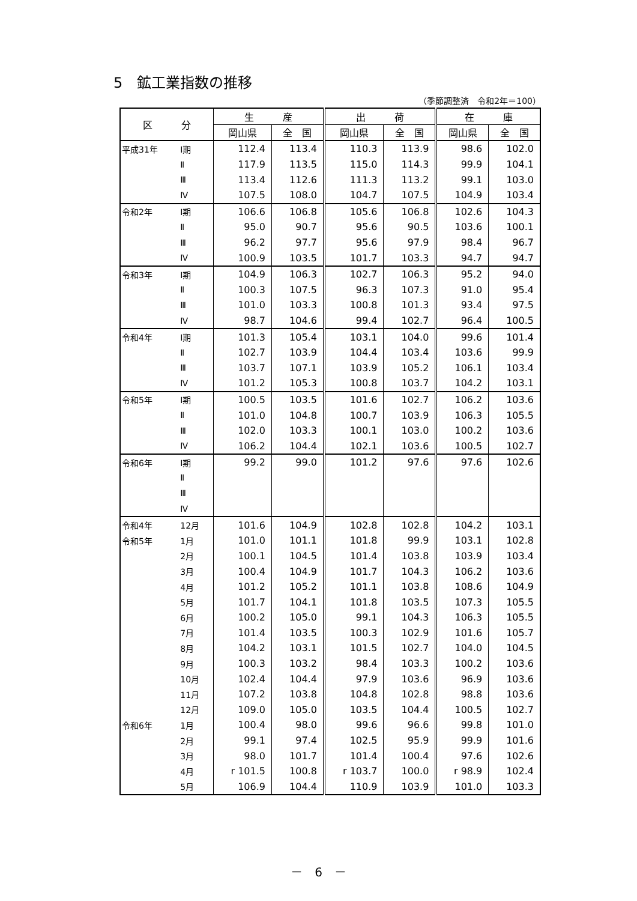5　鉱工業指数の推移
（季節調整済　令和2年＝100）
| 区 分 | | 生 産 | | 出 荷 | | 在 庫 | |
| --- | --- | --- | --- | --- | --- | --- | --- |
| | | 岡山県 | 全 国 | 岡山県 | 全 国 | 岡山県 | 全 国 |
| 平成31年 | Ⅰ期 | 112.4 | 113.4 | 110.3 | 113.9 | 98.6 | 102.0 |
| | Ⅱ | 117.9 | 113.5 | 115.0 | 114.3 | 99.9 | 104.1 |
| | Ⅲ | 113.4 | 112.6 | 111.3 | 113.2 | 99.1 | 103.0 |
| | Ⅳ | 107.5 | 108.0 | 104.7 | 107.5 | 104.9 | 103.4 |
| 令和2年 | Ⅰ期 | 106.6 | 106.8 | 105.6 | 106.8 | 102.6 | 104.3 |
| | Ⅱ | 95.0 | 90.7 | 95.6 | 90.5 | 103.6 | 100.1 |
| | Ⅲ | 96.2 | 97.7 | 95.6 | 97.9 | 98.4 | 96.7 |
| | Ⅳ | 100.9 | 103.5 | 101.7 | 103.3 | 94.7 | 94.7 |
| 令和3年 | Ⅰ期 | 104.9 | 106.3 | 102.7 | 106.3 | 95.2 | 94.0 |
| | Ⅱ | 100.3 | 107.5 | 96.3 | 107.3 | 91.0 | 95.4 |
| | Ⅲ | 101.0 | 103.3 | 100.8 | 101.3 | 93.4 | 97.5 |
| | Ⅳ | 98.7 | 104.6 | 99.4 | 102.7 | 96.4 | 100.5 |
| 令和4年 | Ⅰ期 | 101.3 | 105.4 | 103.1 | 104.0 | 99.6 | 101.4 |
| | Ⅱ | 102.7 | 103.9 | 104.4 | 103.4 | 103.6 | 99.9 |
| | Ⅲ | 103.7 | 107.1 | 103.9 | 105.2 | 106.1 | 103.4 |
| | Ⅳ | 101.2 | 105.3 | 100.8 | 103.7 | 104.2 | 103.1 |
| 令和5年 | Ⅰ期 | 100.5 | 103.5 | 101.6 | 102.7 | 106.2 | 103.6 |
| | Ⅱ | 101.0 | 104.8 | 100.7 | 103.9 | 106.3 | 105.5 |
| | Ⅲ | 102.0 | 103.3 | 100.1 | 103.0 | 100.2 | 103.6 |
| | Ⅳ | 106.2 | 104.4 | 102.1 | 103.6 | 100.5 | 102.7 |
| 令和6年 | Ⅰ期 | 99.2 | 99.0 | 101.2 | 97.6 | 97.6 | 102.6 |
| | Ⅱ | | | | | | |
| | Ⅲ | | | | | | |
| | Ⅳ | | | | | | |
| 令和4年 | 12月 | 101.6 | 104.9 | 102.8 | 102.8 | 104.2 | 103.1 |
| 令和5年 | 1月 | 101.0 | 101.1 | 101.8 | 99.9 | 103.1 | 102.8 |
| | 2月 | 100.1 | 104.5 | 101.4 | 103.8 | 103.9 | 103.4 |
| | 3月 | 100.4 | 104.9 | 101.7 | 104.3 | 106.2 | 103.6 |
| | 4月 | 101.2 | 105.2 | 101.1 | 103.8 | 108.6 | 104.9 |
| | 5月 | 101.7 | 104.1 | 101.8 | 103.5 | 107.3 | 105.5 |
| | 6月 | 100.2 | 105.0 | 99.1 | 104.3 | 106.3 | 105.5 |
| | 7月 | 101.4 | 103.5 | 100.3 | 102.9 | 101.6 | 105.7 |
| | 8月 | 104.2 | 103.1 | 101.5 | 102.7 | 104.0 | 104.5 |
| | 9月 | 100.3 | 103.2 | 98.4 | 103.3 | 100.2 | 103.6 |
| | 10月 | 102.4 | 104.4 | 97.9 | 103.6 | 96.9 | 103.6 |
| | 11月 | 107.2 | 103.8 | 104.8 | 102.8 | 98.8 | 103.6 |
| | 12月 | 109.0 | 105.0 | 103.5 | 104.4 | 100.5 | 102.7 |
| 令和6年 | 1月 | 100.4 | 98.0 | 99.6 | 96.6 | 99.8 | 101.0 |
| | 2月 | 99.1 | 97.4 | 102.5 | 95.9 | 99.9 | 101.6 |
| | 3月 | 98.0 | 101.7 | 101.4 | 100.4 | 97.6 | 102.6 |
| | 4月 | r 101.5 | 100.8 | r 103.7 | 100.0 | r 98.9 | 102.4 |
| | 5月 | 106.9 | 104.4 | 110.9 | 103.9 | 101.0 | 103.3 |
－　6　－